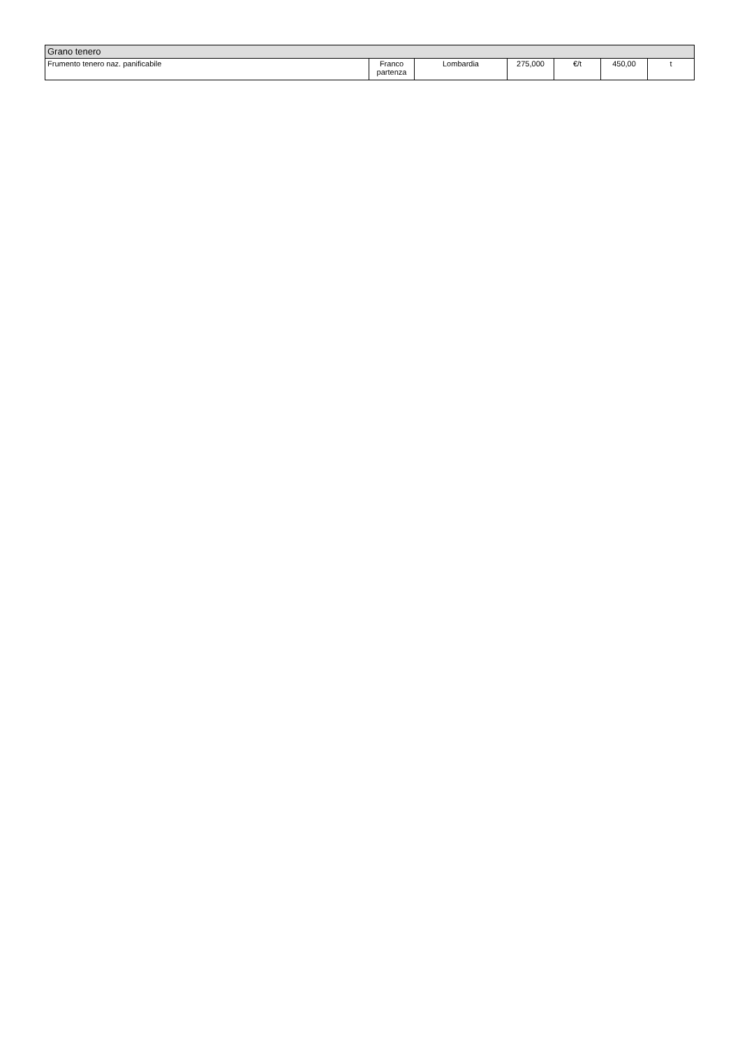| Grano tenero | | | | | | |
| --- | --- | --- | --- | --- | --- | --- |
| Frumento tenero naz. panificabile | Franco partenza | Lombardia | 275,000 | €/t | 450,00 | t |